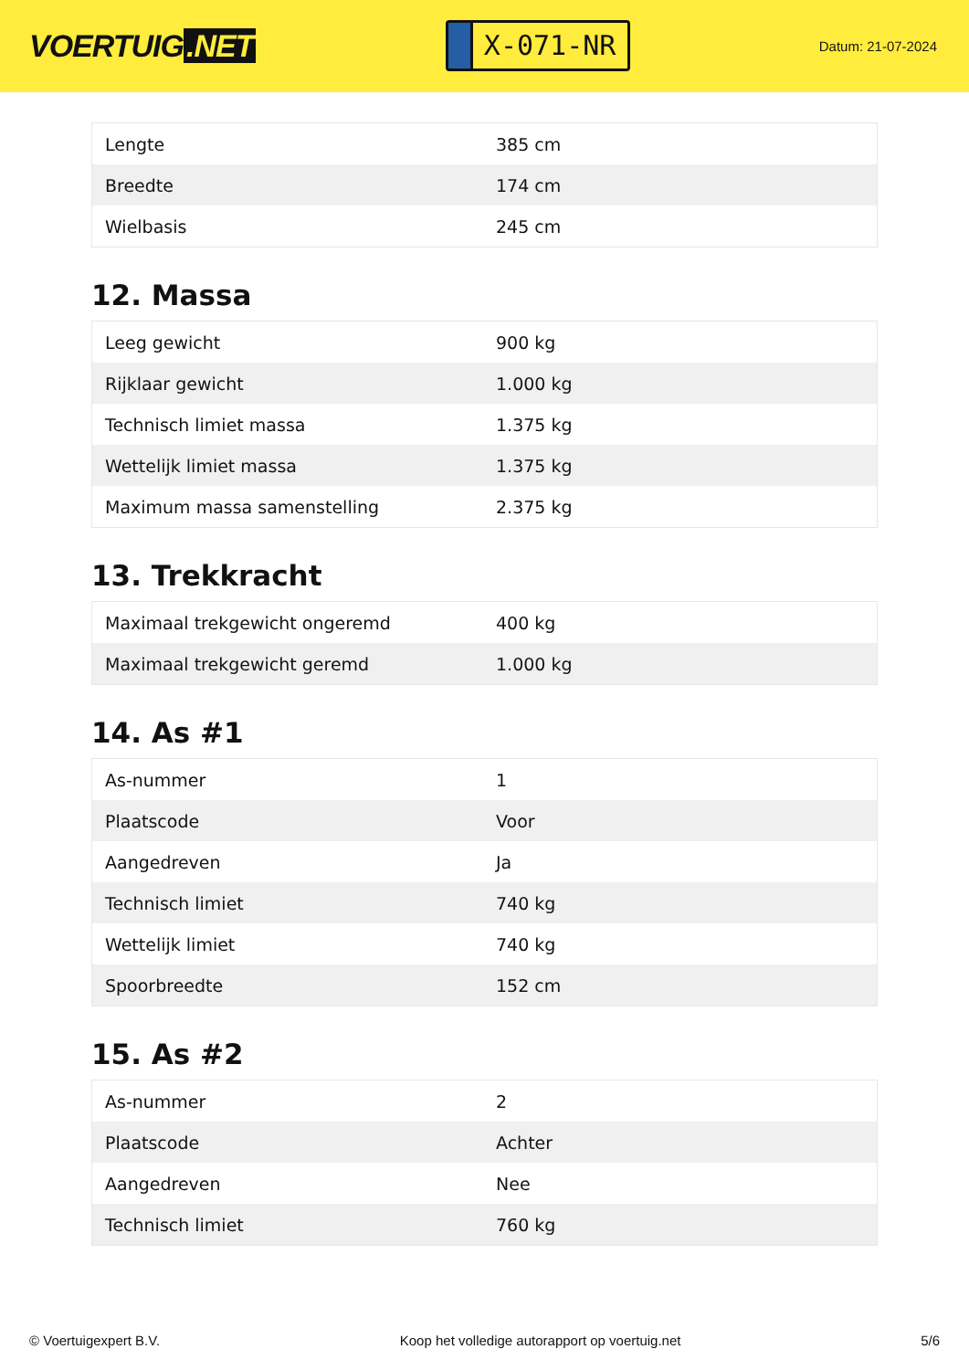VOERTUIG.NET
X-071-NR
Datum: 21-07-2024
| Lengte | 385 cm |
| Breedte | 174 cm |
| Wielbasis | 245 cm |
12. Massa
| Leeg gewicht | 900 kg |
| Rijklaar gewicht | 1.000 kg |
| Technisch limiet massa | 1.375 kg |
| Wettelijk limiet massa | 1.375 kg |
| Maximum massa samenstelling | 2.375 kg |
13. Trekkracht
| Maximaal trekgewicht ongeremd | 400 kg |
| Maximaal trekgewicht geremd | 1.000 kg |
14. As #1
| As-nummer | 1 |
| Plaatscode | Voor |
| Aangedreven | Ja |
| Technisch limiet | 740 kg |
| Wettelijk limiet | 740 kg |
| Spoorbreedte | 152 cm |
15. As #2
| As-nummer | 2 |
| Plaatscode | Achter |
| Aangedreven | Nee |
| Technisch limiet | 760 kg |
© Voertuigexpert B.V. Koop het volledige autorapport op voertuig.net 5/6